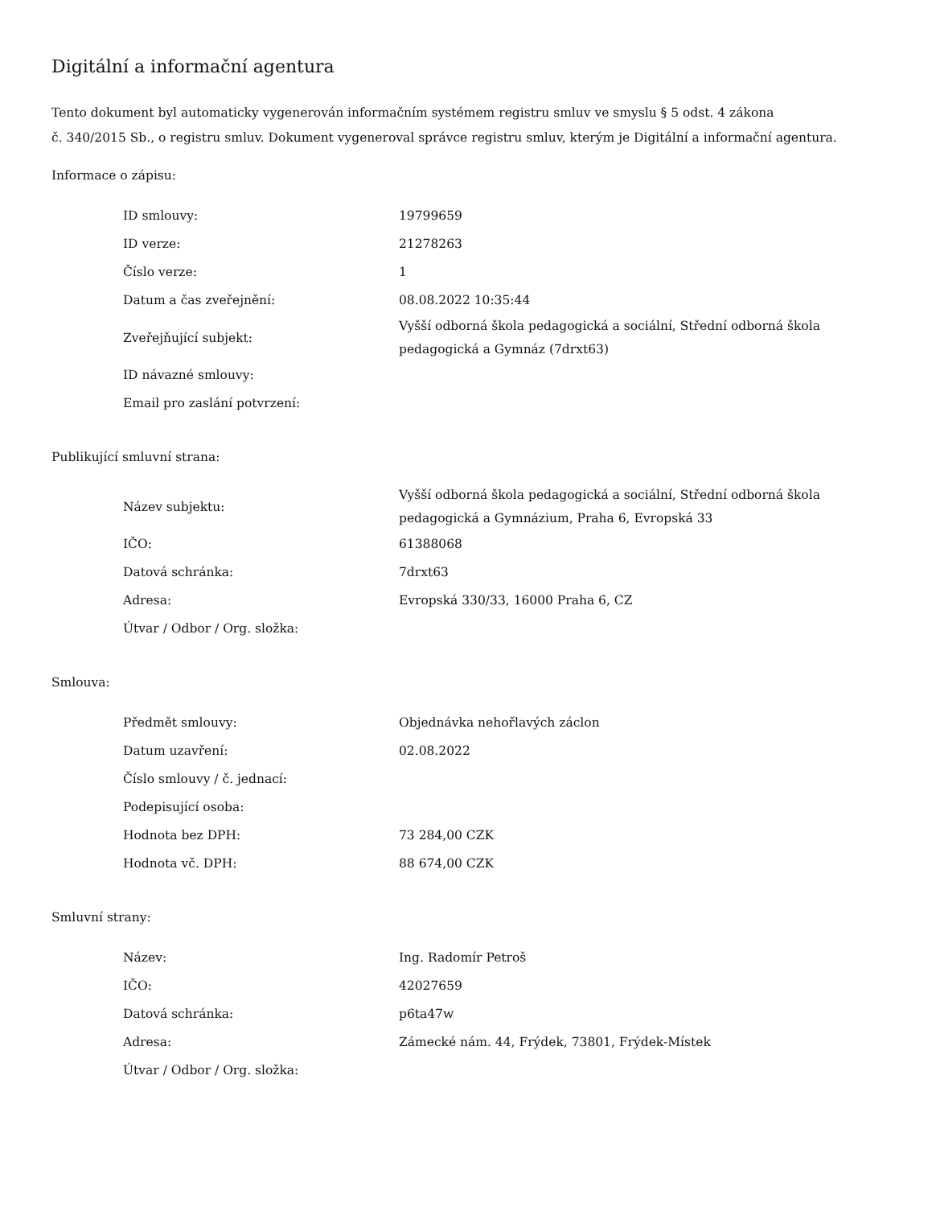Digitální a informační agentura
Tento dokument byl automaticky vygenerován informačním systémem registru smluv ve smyslu § 5 odst. 4 zákona
č. 340/2015 Sb., o registru smluv. Dokument vygeneroval správce registru smluv, kterým je Digitální a informační agentura.
Informace o zápisu:
| ID smlouvy: | 19799659 |
| ID verze: | 21278263 |
| Číslo verze: | 1 |
| Datum a čas zveřejnění: | 08.08.2022 10:35:44 |
| Zveřejňující subjekt: | Vyšší odborná škola pedagogická a sociální, Střední odborná škola pedagogická a Gymnáz (7drxt63) |
| ID návazné smlouvy: | |
| Email pro zaslání potvrzení: | |
Publikující smluvní strana:
| Název subjektu: | Vyšší odborná škola pedagogická a sociální, Střední odborná škola pedagogická a Gymnázium, Praha 6, Evropská 33 |
| IČO: | 61388068 |
| Datová schránka: | 7drxt63 |
| Adresa: | Evropská 330/33, 16000 Praha 6, CZ |
| Útvar / Odbor / Org. složka: | |
Smlouva:
| Předmět smlouvy: | Objednávka nehořlavých záclon |
| Datum uzavření: | 02.08.2022 |
| Číslo smlouvy / č. jednací: | |
| Podepisující osoba: | |
| Hodnota bez DPH: | 73 284,00 CZK |
| Hodnota vč. DPH: | 88 674,00 CZK |
Smluvní strany:
| Název: | Ing. Radomír Petroš |
| IČO: | 42027659 |
| Datová schránka: | p6ta47w |
| Adresa: | Zámecké nám. 44, Frýdek, 73801, Frýdek-Místek |
| Útvar / Odbor / Org. složka: | |